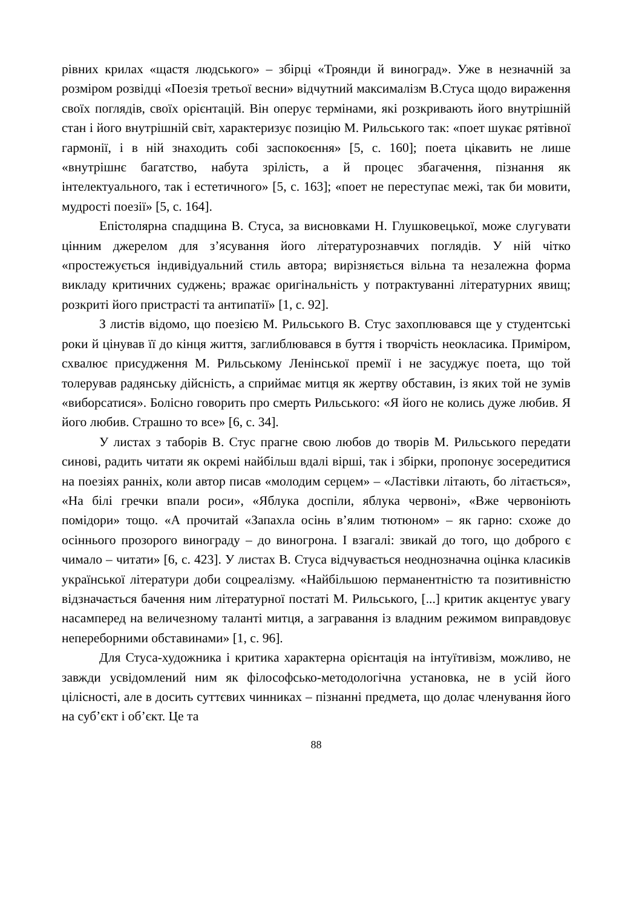рівних крилах «щастя людського» – збірці «Троянди й виноград». Уже в незначній за розміром розвідці «Поезія третьої весни» відчутний максималізм В.Стуса щодо вираження своїх поглядів, своїх орієнтацій. Він оперує термінами, які розкривають його внутрішній стан і його внутрішній світ, характеризує позицію М. Рильського так: «поет шукає рятівної гармонії, і в ній знаходить собі заспокоєння» [5, с. 160]; поета цікавить не лише «внутрішнє багатство, набута зрілість, а й процес збагачення, пізнання як інтелектуального, так і естетичного» [5, с. 163]; «поет не переступає межі, так би мовити, мудрості поезії» [5, с. 164].
Епістолярна спадщина В. Стуса, за висновками Н. Глушковецької, може слугувати цінним джерелом для з’ясування його літературознавчих поглядів. У ній чітко «простежується індивідуальний стиль автора; вирізняється вільна та незалежна форма викладу критичних суджень; вражає оригінальність у потрактуванні літературних явищ; розкриті його пристрасті та антипатії» [1, с. 92].
З листів відомо, що поезією М. Рильського В. Стус захоплювався ще у студентські роки й цінував її до кінця життя, заглиблювався в буття і творчість неокласика. Приміром, схвалює присудження М. Рильському Ленінської премії і не засуджує поета, що той толерував радянську дійсність, а сприймає митця як жертву обставин, із яких той не зумів «виборсатися». Болісно говорить про смерть Рильського: «Я його не колись дуже любив. Я його любив. Страшно то все» [6, с. 34].
У листах з таборів В. Стус прагне свою любов до творів М. Рильського передати синові, радить читати як окремі найбільш вдалі вірші, так і збірки, пропонує зосередитися на поезіях ранніх, коли автор писав «молодим серцем» – «Ластівки літають, бо літається», «На білі гречки впали роси», «Яблука доспіли, яблука червоні», «Вже червоніють помідори» тощо. «А прочитай «Запахла осінь в’ялим тютюном» – як гарно: схоже до осіннього прозорого винограду – до виногрона. І взагалі: звикай до того, що доброго є чимало – читати» [6, с. 423]. У листах В. Стуса відчувається неоднозначна оцінка класиків української літератури доби соцреалізму. «Найбільшою перманентністю та позитивністю відзначається бачення ним літературної постаті М. Рильського, [...] критик акцентує увагу насамперед на величезному таланті митця, а загравання із владним режимом виправдовує непереборними обставинами» [1, с. 96].
Для Стуса-художника і критика характерна орієнтація на інтуїтивізм, можливо, не завжди усвідомлений ним як філософсько-методологічна установка, не в усій його цілісності, але в досить суттєвих чинниках – пізнанні предмета, що долає членування його на суб’єкт і об’єкт. Це та
88